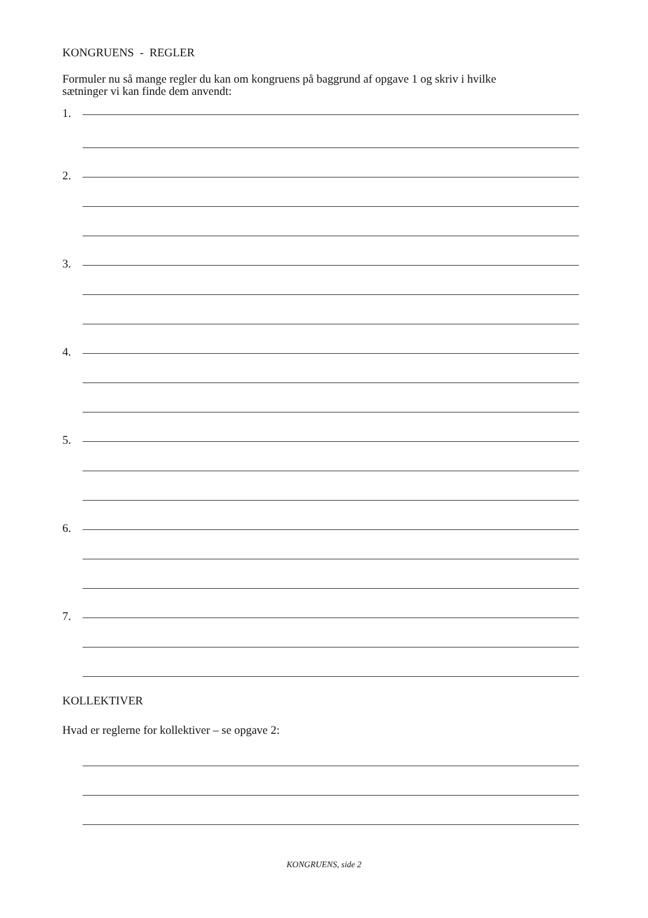KONGRUENS - REGLER
Formuler nu så mange regler du kan om kongruens på baggrund af opgave 1 og skriv i hvilke
sætninger vi kan finde dem anvendt:
1.
2.
3.
4.
5.
6.
7.
KOLLEKTIVER
Hvad er reglerne for kollektiver – se opgave 2:
KONGRUENS, side 2